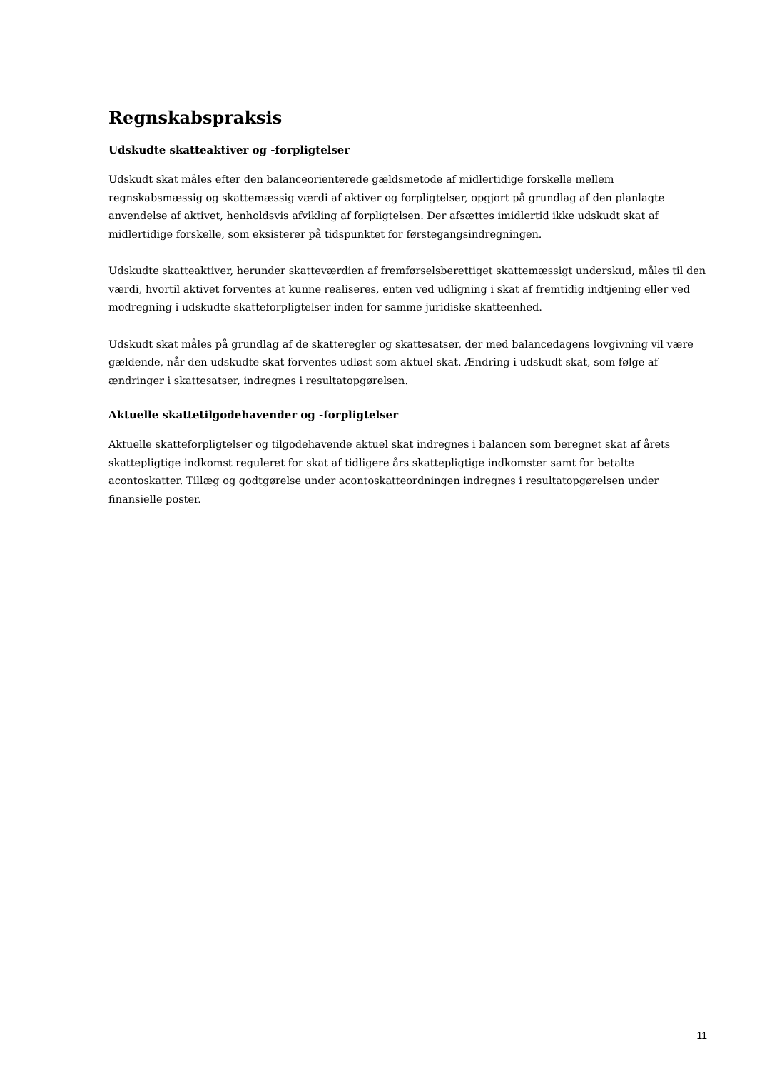Regnskabspraksis
Udskudte skatteaktiver og -forpligtelser
Udskudt skat måles efter den balanceorienterede gældsmetode af midlertidige forskelle mellem regnskabsmæssig og skattemæssig værdi af aktiver og forpligtelser, opgjort på grundlag af den planlagte anvendelse af aktivet, henholdsvis afvikling af forpligtelsen. Der afsættes imidlertid ikke udskudt skat af midlertidige forskelle, som eksisterer på tidspunktet for førstegangsindregningen.
Udskudte skatteaktiver, herunder skatteværdien af fremførselsberettiget skattemæssigt underskud, måles til den værdi, hvortil aktivet forventes at kunne realiseres, enten ved udligning i skat af fremtidig indtjening eller ved modregning i udskudte skatteforpligtelser inden for samme juridiske skatteenhed.
Udskudt skat måles på grundlag af de skatteregler og skattesatser, der med balancedagens lovgivning vil være gældende, når den udskudte skat forventes udløst som aktuel skat. Ændring i udskudt skat, som følge af ændringer i skattesatser, indregnes i resultatopgørelsen.
Aktuelle skattetilgodehavender og -forpligtelser
Aktuelle skatteforpligtelser og tilgodehavende aktuel skat indregnes i balancen som beregnet skat af årets skattepligtige indkomst reguleret for skat af tidligere års skattepligtige indkomster samt for betalte acontoskatter. Tillæg og godtgørelse under acontoskatteordningen indregnes i resultatopgørelsen under finansielle poster.
11